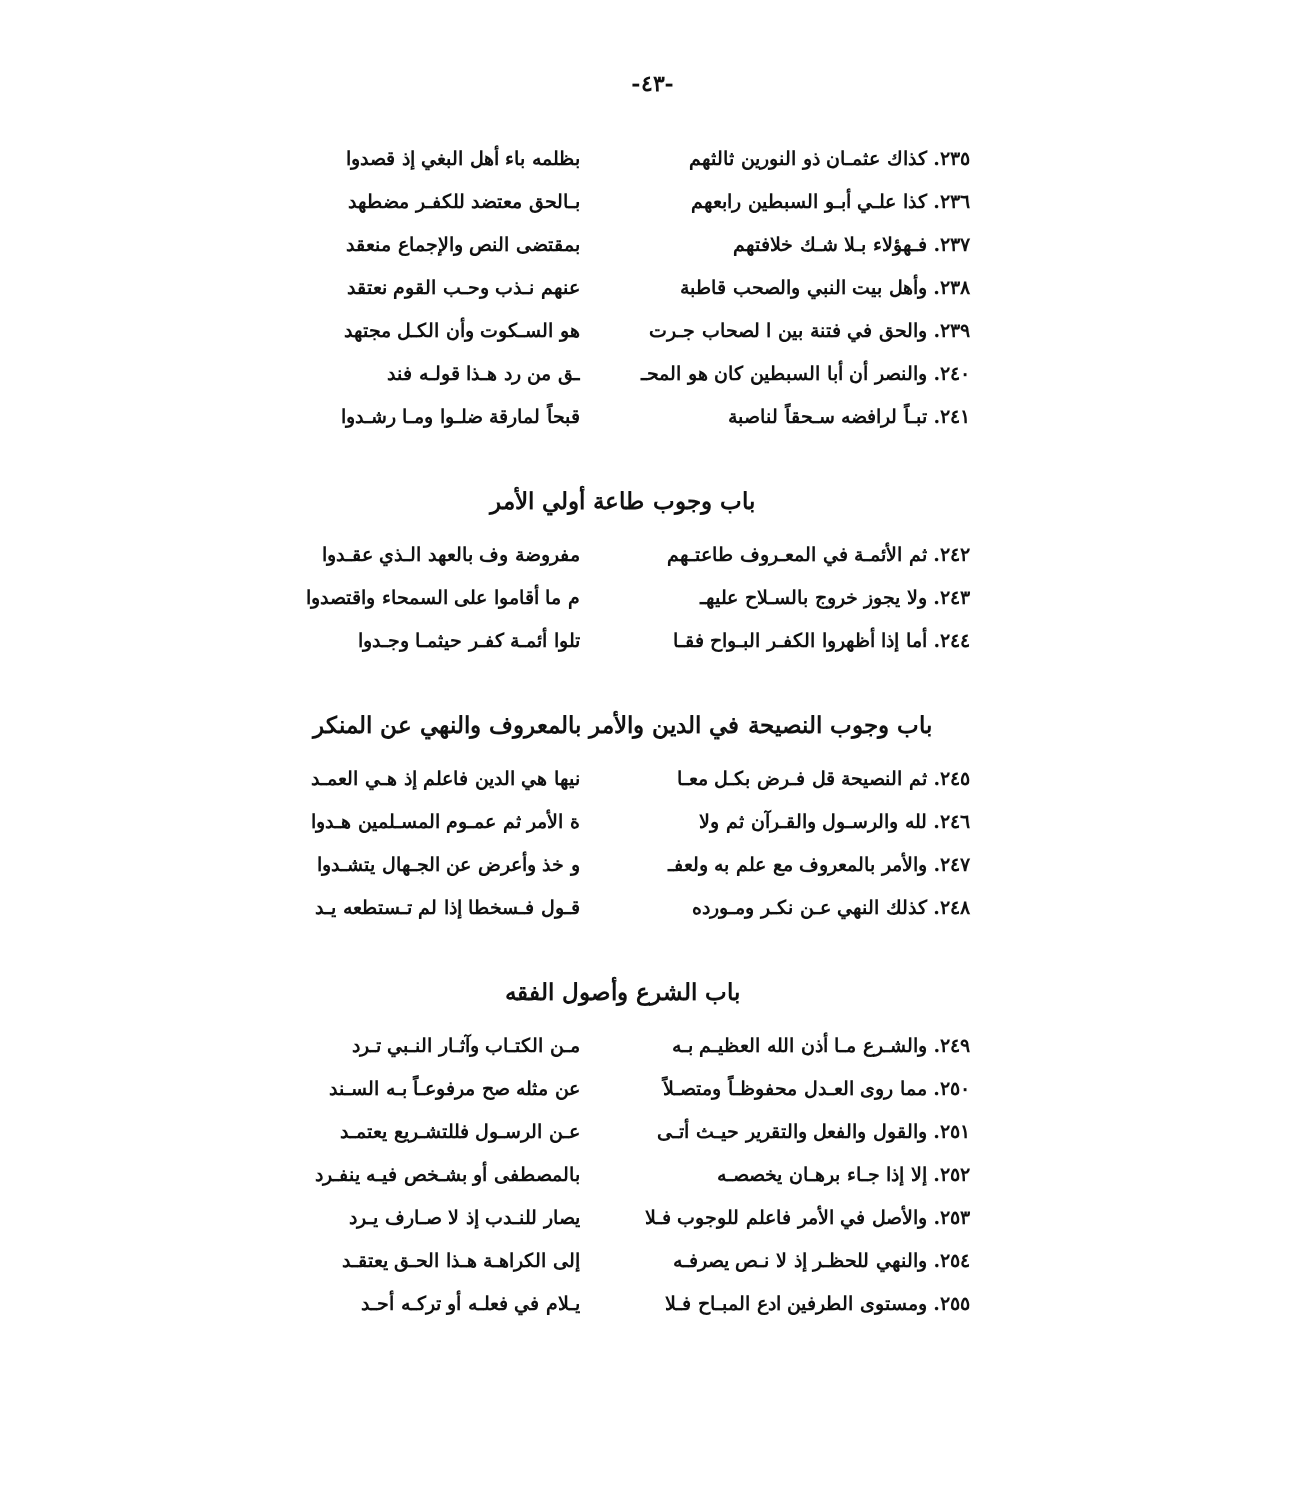-٤٣-
٢٣٥. كذاك عثمـان ذو النورين ثالثهم بظلمه باء أهل البغي إذ قصدوا
٢٣٦. كذا علـي أبـو السبطين رابعهم بـالحق معتضد للكفـر مضطهد
٢٣٧. فـهؤلاء بـلا شـك خلافتهم بمقتضى النص والإجماع منعقد
٢٣٨. وأهل بيت النبي والصحب قاطبة عنهم نـذب وحـب القوم نعتقد
٢٣٩. والحق في فتنة بين ا لصحاب جـرت
هو السـكوت وأن الكـل مجتهد
٢٤٠. والنصر أن أبا السبطين كان هو المحـ
ـق من رد هـذا قولـه فند
٢٤١. تبـاً لرافضه سـحقاً لناصبة
قبحاً لمارقة ضلـوا ومـا رشـدوا
باب وجوب طاعة أولي الأمر
٢٤٢. ثم الأئمـة في المعـروف طاعتـهم
مفروضة وف بالعهد الـذي عقـدوا
٢٤٣. ولا يجوز خروج بالسـلاح عليهـ
م ما أقاموا على السمحاء واقتصدوا
٢٤٤. أما إذا أظهروا الكفـر البـواح فقـا
تلوا أئمـة كفـر حيثمـا وجـدوا
باب وجوب النصيحة في الدين والأمر بالمعروف والنهي عن المنكر
٢٤٥. ثم النصيحة قل فـرض بكـل معـا
نيها هي الدين فاعلم إذ هـي العمـد
٢٤٦. لله والرسـول والقـرآن ثم ولا
ة الأمر ثم عمـوم المسـلمين هـدوا
٢٤٧. والأمر بالمعروف مع علم به ولعفـ
و خذ وأعرض عن الجـهال يتشـدوا
٢٤٨. كذلك النهي عـن نكـر ومـورده
قـول فـسخطا إذا لم تـستطعه يـد
باب الشرع وأصول الفقه
٢٤٩. والشـرع مـا أذن الله العظيـم بـه
مـن الكتـاب وآثـار النـبي تـرد
٢٥٠. مما روى العـدل محفوظـاً ومتصـلاً
عن مثله صح مرفوعـاً بـه السـند
٢٥١. والقول والفعل والتقرير حيـث أتـى
عـن الرسـول فللتشـريع يعتمـد
٢٥٢. إلا إذا جـاء برهـان يخصصـه
بالمصطفى أو بشـخص فيـه ينفـرد
٢٥٣. والأصل في الأمر فاعلم للوجوب فـلا
يصار للنـدب إذ لا صـارف يـرد
٢٥٤. والنهي للحظـر إذ لا نـص يصرفـه
إلى الكراهـة هـذا الحـق يعتقـد
٢٥٥. ومستوى الطرفين ادع المبـاح فـلا
يـلام في فعلـه أو تركـه أحـد